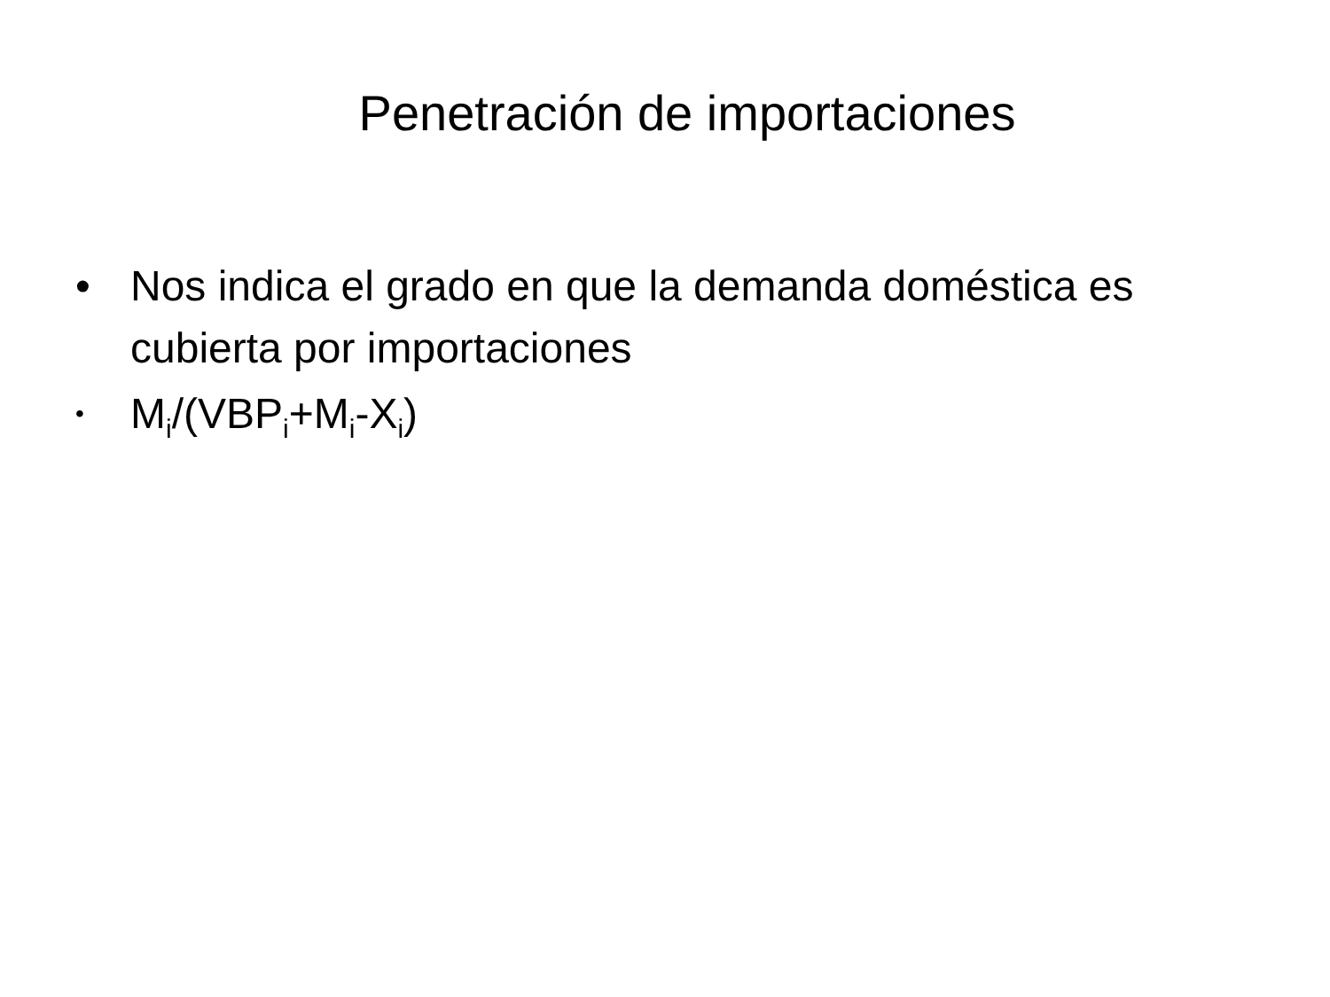Penetración de importaciones
• Nos indica el grado en que la demanda doméstica es cubierta por importaciones
• M<sub>i</sub>/(VBP<sub>i</sub>+M<sub>i</sub>-X<sub>i</sub>)